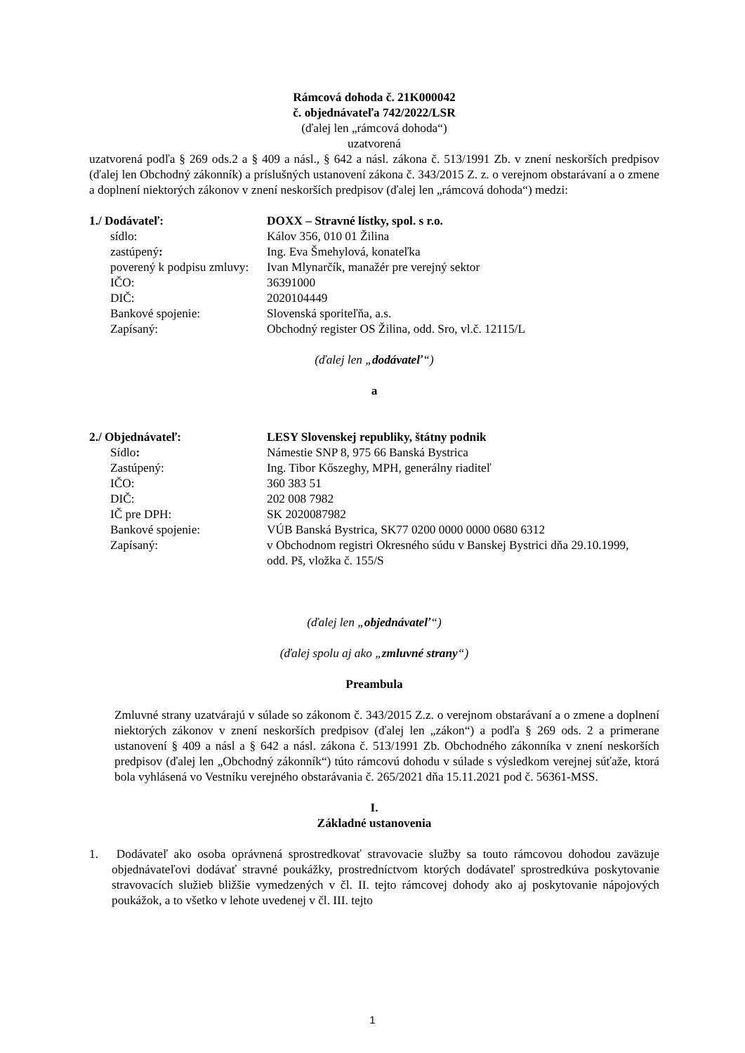Rámcová dohoda č. 21K000042
č. objednávateľa 742/2022/LSR
(ďalej len „rámcová dohoda“)
uzatvorená
uzatvorená podľa § 269 ods.2 a § 409 a násl., § 642 a násl. zákona č. 513/1991 Zb. v znení neskorších predpisov (ďalej len Obchodný zákonník) a príslušných ustanovení zákona č. 343/2015 Z. z. o verejnom obstarávaní a o zmene a doplnení niektorých zákonov v znení neskorších predpisov (ďalej len „rámcová dohoda“) medzi:
1./ Dodávateľ:
DOXX – Stravné lístky, spol. s r.o.
sídlo:
Kálov 356, 010 01 Žilina
zastúpený:
Ing. Eva Šmehylová, konateľka
poverený k podpisu zmluvy:
Ivan Mlynarčík, manažér pre verejný sektor
IČO:
36391000
DIČ:
2020104449
Bankové spojenie:
Slovenská sporiteľňa, a.s.
Zapísaný:
Obchodný register OS Žilina, odd. Sro, vl.č. 12115/L
(ďalej len „dodávateľ“)
a
2./ Objednávateľ:
LESY Slovenskej republiky, štátny podnik
Sídlo:
Námestie SNP 8, 975 66 Banská Bystrica
Zastúpený:
Ing. Tibor Kőszeghy, MPH, generálny riaditeľ
IČO:
360 383 51
DIČ:
202 008 7982
IČ pre DPH:
SK 2020087982
Bankové spojenie:
VÚB Banská Bystrica, SK77 0200 0000 0000 0680 6312
Zapísaný:
v Obchodnom registri Okresného súdu v Banskej Bystrici dňa 29.10.1999,
odd. Pš, vložka č. 155/S
(ďalej len „objednávateľ“)
(ďalej spolu aj ako „zmluvné strany“)
Preambula
Zmluvné strany uzatvárajú v súlade so zákonom č. 343/2015 Z.z. o verejnom obstarávaní a o zmene a doplnení niektorých zákonov v znení neskorších predpisov (ďalej len „zákon“) a podľa § 269 ods. 2 a primerane ustanovení § 409 a násl a § 642 a násl. zákona č. 513/1991 Zb. Obchodného zákonníka v znení neskorších predpisov (ďalej len „Obchodný zákonník“) túto rámcovú dohodu v súlade s výsledkom verejnej súťaže, ktorá bola vyhlásená vo Vestníku verejného obstarávania č. 265/2021 dňa 15.11.2021 pod č. 56361-MSS.
I.
Základné ustanovenia
1. Dodávateľ ako osoba oprávnená sprostredkovať stravovacie služby sa touto rámcovou dohodou zaväzuje objednávateľovi dodávať stravné poukážky, prostredníctvom ktorých dodávateľ sprostredkúva poskytovanie stravovacích služieb bližšie vymedzených v čl. II. tejto rámcovej dohody ako aj poskytovanie nápojových poukážok, a to všetko v lehote uvedenej v čl. III. tejto
1